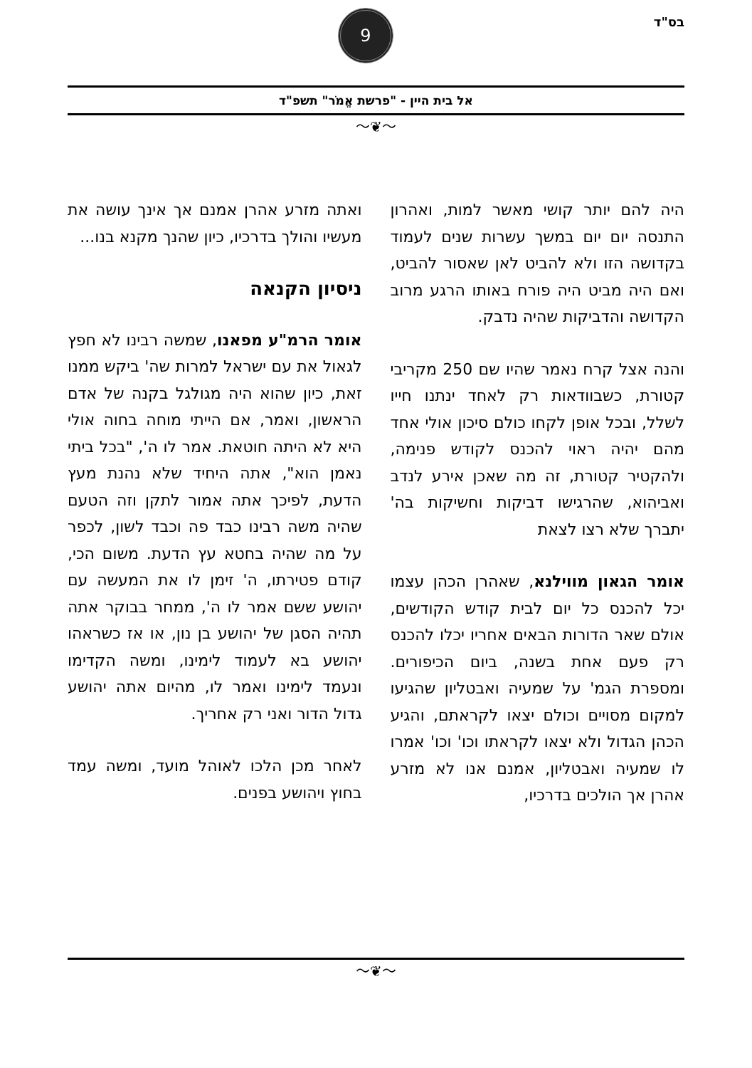בס"ד
9
אל בית היין - "פרשת אֱמֹר" תשפ"ד
〜❦〜
היה להם יותר קושי מאשר למות, ואהרון התנסה יום יום במשך עשרות שנים לעמוד בקדושה הזו ולא להביט לאן שאסור להביט, ואם היה מביט היה פורח באותו הרגע מרוב הקדושה והדביקות שהיה נדבק.
והנה אצל קרח נאמר שהיו שם 250 מקריבי קטורת, כשבוודאות רק לאחד ינתנו חייו לשלל, ובכל אופן לקחו כולם סיכון אולי אחד מהם יהיה ראוי להכנס לקודש פנימה, ולהקטיר קטורת, זה מה שאכן אירע לנדב ואביהוא, שהרגישו דביקות וחשיקות בה' יתברך שלא רצו לצאת
אומר הגאון מווילנא, שאהרן הכהן עצמו יכל להכנס כל יום לבית קודש הקודשים, אולם שאר הדורות הבאים אחריו יכלו להכנס רק פעם אחת בשנה, ביום הכיפורים. ומספרת הגמ' על שמעיה ואבטליון שהגיעו למקום מסויים וכולם יצאו לקראתם, והגיע הכהן הגדול ולא יצאו לקראתו וכו' וכו' אמרו לו שמעיה ואבטליון, אמנם אנו לא מזרע אהרן אך הולכים בדרכיו,
ואתה מזרע אהרן אמנם אך אינך עושה את מעשיו והולך בדרכיו, כיון שהנך מקנא בנו...
ניסיון הקנאה
אומר הרמ"ע מפאנו, שמשה רבינו לא חפץ לגאול את עם ישראל למרות שה' ביקש ממנו זאת, כיון שהוא היה מגולגל בקנה של אדם הראשון, ואמר, אם הייתי מוחה בחוה אולי היא לא היתה חוטאת. אמר לו ה', "בכל ביתי נאמן הוא", אתה היחיד שלא נהנת מעץ הדעת, לפיכך אתה אמור לתקן וזה הטעם שהיה משה רבינו כבד פה וכבד לשון, לכפר על מה שהיה בחטא עץ הדעת. משום הכי, קודם פטירתו, ה' זימן לו את המעשה עם יהושע ששם אמר לו ה', ממחר בבוקר אתה תהיה הסגן של יהושע בן נון, או אז כשראהו יהושע בא לעמוד לימינו, ומשה הקדימו ונעמד לימינו ואמר לו, מהיום אתה יהושע גדול הדור ואני רק אחריך.
לאחר מכן הלכו לאוהל מועד, ומשה עמד בחוץ ויהושע בפנים.
〜❦〜